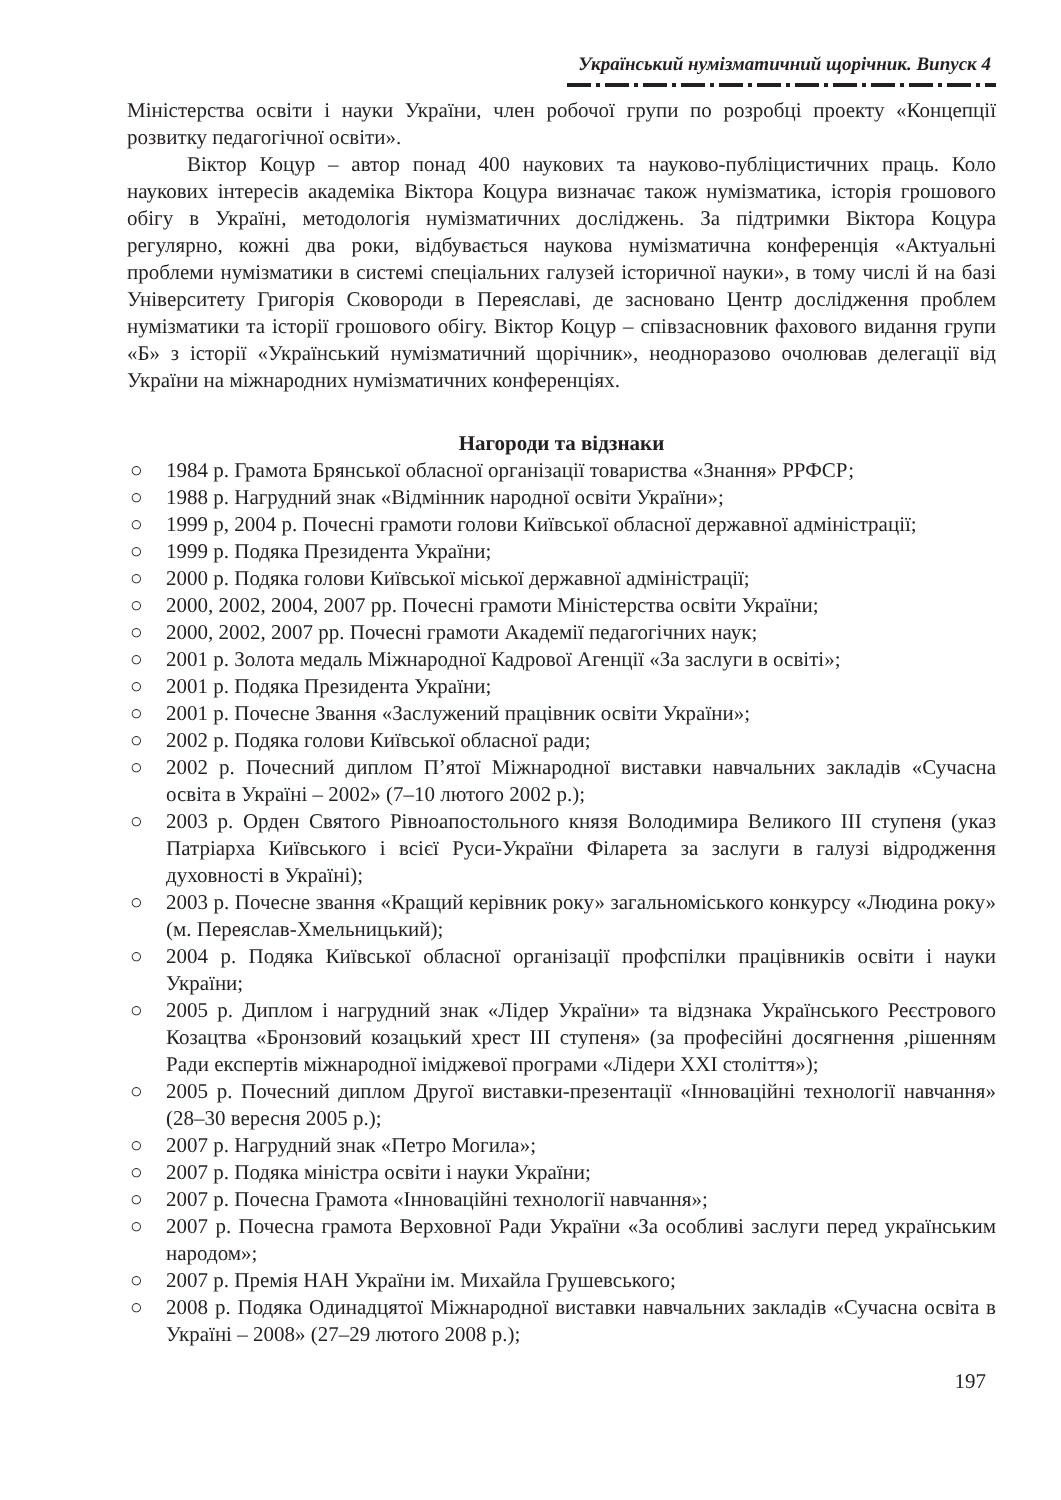Український нумізматичний щорічник. Випуск 4
Міністерства освіти і науки України, член робочої групи по розробці проекту «Концепції розвитку педагогічної освіти».
Віктор Коцур – автор понад 400 наукових та науково-публіцистичних праць. Коло наукових інтересів академіка Віктора Коцура визначає також нумізматика, історія грошового обігу в Україні, методологія нумізматичних досліджень. За підтримки Віктора Коцура регулярно, кожні два роки, відбувається наукова нумізматична конференція «Актуальні проблеми нумізматики в системі спеціальних галузей історичної науки», в тому числі й на базі Університету Григорія Сковороди в Переяславі, де засновано Центр дослідження проблем нумізматики та історії грошового обігу. Віктор Коцур – співзасновник фахового видання групи «Б» з історії «Український нумізматичний щорічник», неодноразово очолював делегації від України на міжнародних нумізматичних конференціях.
Нагороди та відзнаки
○ 1984 р. Грамота Брянської обласної організації товариства «Знання» РРФСР;
○ 1988 р. Нагрудний знак «Відмінник народної освіти України»;
○ 1999 р, 2004 р. Почесні грамоти голови Київської обласної державної адміністрації;
○ 1999 р. Подяка Президента України;
○ 2000 р. Подяка голови Київської міської державної адміністрації;
○ 2000, 2002, 2004, 2007 рр. Почесні грамоти Міністерства освіти України;
○ 2000, 2002, 2007 рр. Почесні грамоти Академії педагогічних наук;
○ 2001 р. Золота медаль Міжнародної Кадрової Агенції «За заслуги в освіті»;
○ 2001 р. Подяка Президента України;
○ 2001 р. Почесне Звання «Заслужений працівник освіти України»;
○ 2002 р. Подяка голови Київської обласної ради;
○ 2002 р. Почесний диплом П’ятої Міжнародної виставки навчальних закладів «Сучасна освіта в Україні – 2002» (7–10 лютого 2002 р.);
○ 2003 р. Орден Святого Рівноапостольного князя Володимира Великого ІІІ ступеня (указ Патріарха Київського і всієї Руси-України Філарета за заслуги в галузі відродження духовності в Україні);
○ 2003 р. Почесне звання «Кращий керівник року» загальноміського конкурсу «Людина року» (м. Переяслав-Хмельницький);
○ 2004 р. Подяка Київської обласної організації профспілки працівників освіти і науки України;
○ 2005 р. Диплом і нагрудний знак «Лідер України» та відзнака Українського Реєстрового Козацтва «Бронзовий козацький хрест ІІІ ступеня» (за професійні досягнення ,рішенням Ради експертів міжнародної іміджевої програми «Лідери ХХІ століття»);
○ 2005 р. Почесний диплом Другої виставки-презентації «Інноваційні технології навчання» (28–30 вересня 2005 р.);
○ 2007 р. Нагрудний знак «Петро Могила»;
○ 2007 р. Подяка міністра освіти і науки України;
○ 2007 р. Почесна Грамота «Інноваційні технології навчання»;
○ 2007 р. Почесна грамота Верховної Ради України «За особливі заслуги перед українським народом»;
○ 2007 р. Премія НАН України ім. Михайла Грушевського;
○ 2008 р. Подяка Одинадцятої Міжнародної виставки навчальних закладів «Сучасна освіта в Україні – 2008» (27–29 лютого 2008 р.);
197